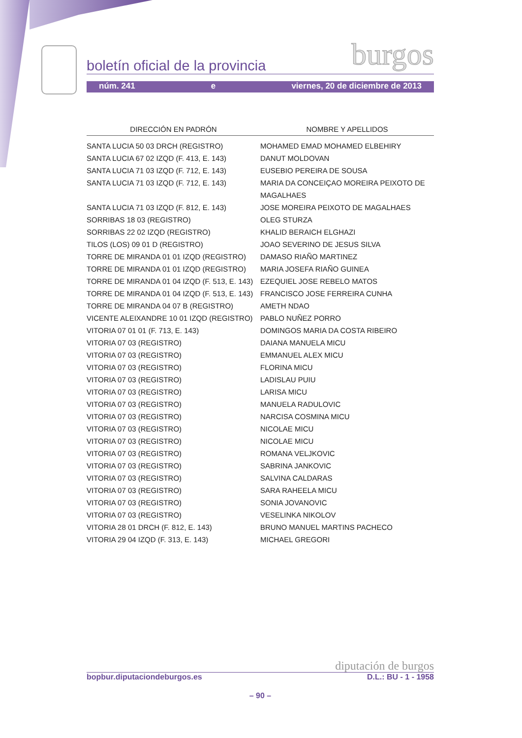boletín oficial de la provincia burgos
núm. 241 e viernes, 20 de diciembre de 2013
| DIRECCIÓN EN PADRÓN | NOMBRE Y APELLIDOS |
| --- | --- |
| SANTA LUCIA 50 03 DRCH (REGISTRO) | MOHAMED EMAD MOHAMED ELBEHIRY |
| SANTA LUCIA 67 02 IZQD (F. 413, E. 143) | DANUT MOLDOVAN |
| SANTA LUCIA 71 03 IZQD (F. 712, E. 143) | EUSEBIO PEREIRA DE SOUSA |
| SANTA LUCIA 71 03 IZQD (F. 712, E. 143) | MARIA DA CONCEIÇAO MOREIRA PEIXOTO DE MAGALHAES |
| SANTA LUCIA 71 03 IZQD (F. 812, E. 143) | JOSE MOREIRA PEIXOTO DE MAGALHAES |
| SORRIBAS 18 03 (REGISTRO) | OLEG STURZA |
| SORRIBAS 22 02 IZQD (REGISTRO) | KHALID BERAICH ELGHAZI |
| TILOS (LOS) 09 01 D (REGISTRO) | JOAO SEVERINO DE JESUS SILVA |
| TORRE DE MIRANDA 01 01 IZQD (REGISTRO) | DAMASO RIAÑO MARTINEZ |
| TORRE DE MIRANDA 01 01 IZQD (REGISTRO) | MARIA JOSEFA RIAÑO GUINEA |
| TORRE DE MIRANDA 01 04 IZQD (F. 513, E. 143) | EZEQUIEL JOSE REBELO MATOS |
| TORRE DE MIRANDA 01 04 IZQD (F. 513, E. 143) | FRANCISCO JOSE FERREIRA CUNHA |
| TORRE DE MIRANDA 04 07 B (REGISTRO) | AMETH NDAO |
| VICENTE ALEIXANDRE 10 01 IZQD (REGISTRO) | PABLO NUÑEZ PORRO |
| VITORIA 07 01 01 (F. 713, E. 143) | DOMINGOS MARIA DA COSTA RIBEIRO |
| VITORIA 07 03 (REGISTRO) | DAIANA MANUELA MICU |
| VITORIA 07 03 (REGISTRO) | EMMANUEL ALEX MICU |
| VITORIA 07 03 (REGISTRO) | FLORINA MICU |
| VITORIA 07 03 (REGISTRO) | LADISLAU PUIU |
| VITORIA 07 03 (REGISTRO) | LARISA MICU |
| VITORIA 07 03 (REGISTRO) | MANUELA RADULOVIC |
| VITORIA 07 03 (REGISTRO) | NARCISA COSMINA MICU |
| VITORIA 07 03 (REGISTRO) | NICOLAE MICU |
| VITORIA 07 03 (REGISTRO) | NICOLAE MICU |
| VITORIA 07 03 (REGISTRO) | ROMANA VELJKOVIC |
| VITORIA 07 03 (REGISTRO) | SABRINA JANKOVIC |
| VITORIA 07 03 (REGISTRO) | SALVINA CALDARAS |
| VITORIA 07 03 (REGISTRO) | SARA RAHEELA MICU |
| VITORIA 07 03 (REGISTRO) | SONIA JOVANOVIC |
| VITORIA 07 03 (REGISTRO) | VESELINKA NIKOLOV |
| VITORIA 28 01 DRCH (F. 812, E. 143) | BRUNO MANUEL MARTINS PACHECO |
| VITORIA 29 04 IZQD (F. 313, E. 143) | MICHAEL GREGORI |
diputación de burgos
bopbur.diputaciondeburgos.es D.L.: BU - 1 - 1958
– 90 –